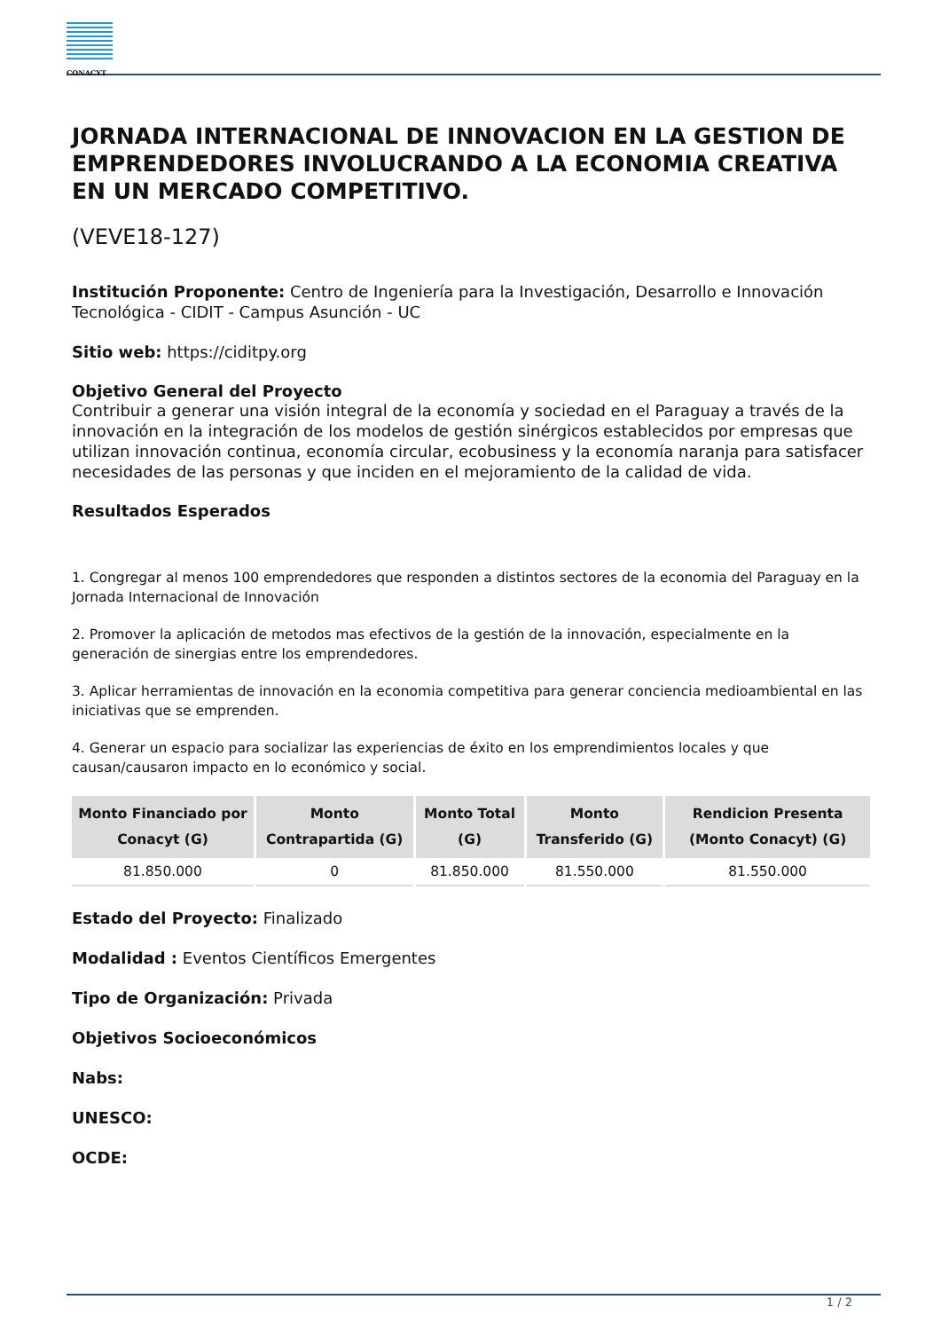CONACYT
JORNADA INTERNACIONAL DE INNOVACION EN LA GESTION DE EMPRENDEDORES INVOLUCRANDO A LA ECONOMIA CREATIVA EN UN MERCADO COMPETITIVO.
(VEVE18-127)
Institución Proponente: Centro de Ingeniería para la Investigación, Desarrollo e Innovación Tecnológica - CIDIT - Campus Asunción - UC
Sitio web: https://ciditpy.org
Objetivo General del Proyecto
Contribuir a generar una visión integral de la economía y sociedad en el Paraguay a través de la innovación en la integración de los modelos de gestión sinérgicos establecidos por empresas que utilizan innovación continua, economía circular, ecobusiness y la economía naranja para satisfacer necesidades de las personas y que inciden en el mejoramiento de la calidad de vida.
Resultados Esperados
1. Congregar al menos 100 emprendedores que responden a distintos sectores de la economia del Paraguay en la Jornada Internacional de Innovación
2. Promover la aplicación de metodos mas efectivos de la gestión de la innovación, especialmente en la generación de sinergias entre los emprendedores.
3. Aplicar herramientas de innovación en la economia competitiva para generar conciencia medioambiental en las iniciativas que se emprenden.
4. Generar un espacio para socializar las experiencias de éxito en los emprendimientos locales y que causan/causaron impacto en lo económico y social.
| Monto Financiado por Conacyt (G) | Monto Contrapartida (G) | Monto Total (G) | Monto Transferido (G) | Rendicion Presenta (Monto Conacyt) (G) |
| --- | --- | --- | --- | --- |
| 81.850.000 | 0 | 81.850.000 | 81.550.000 | 81.550.000 |
Estado del Proyecto: Finalizado
Modalidad : Eventos Científicos Emergentes
Tipo de Organización: Privada
Objetivos Socioeconómicos
Nabs:
UNESCO:
OCDE:
1 / 2